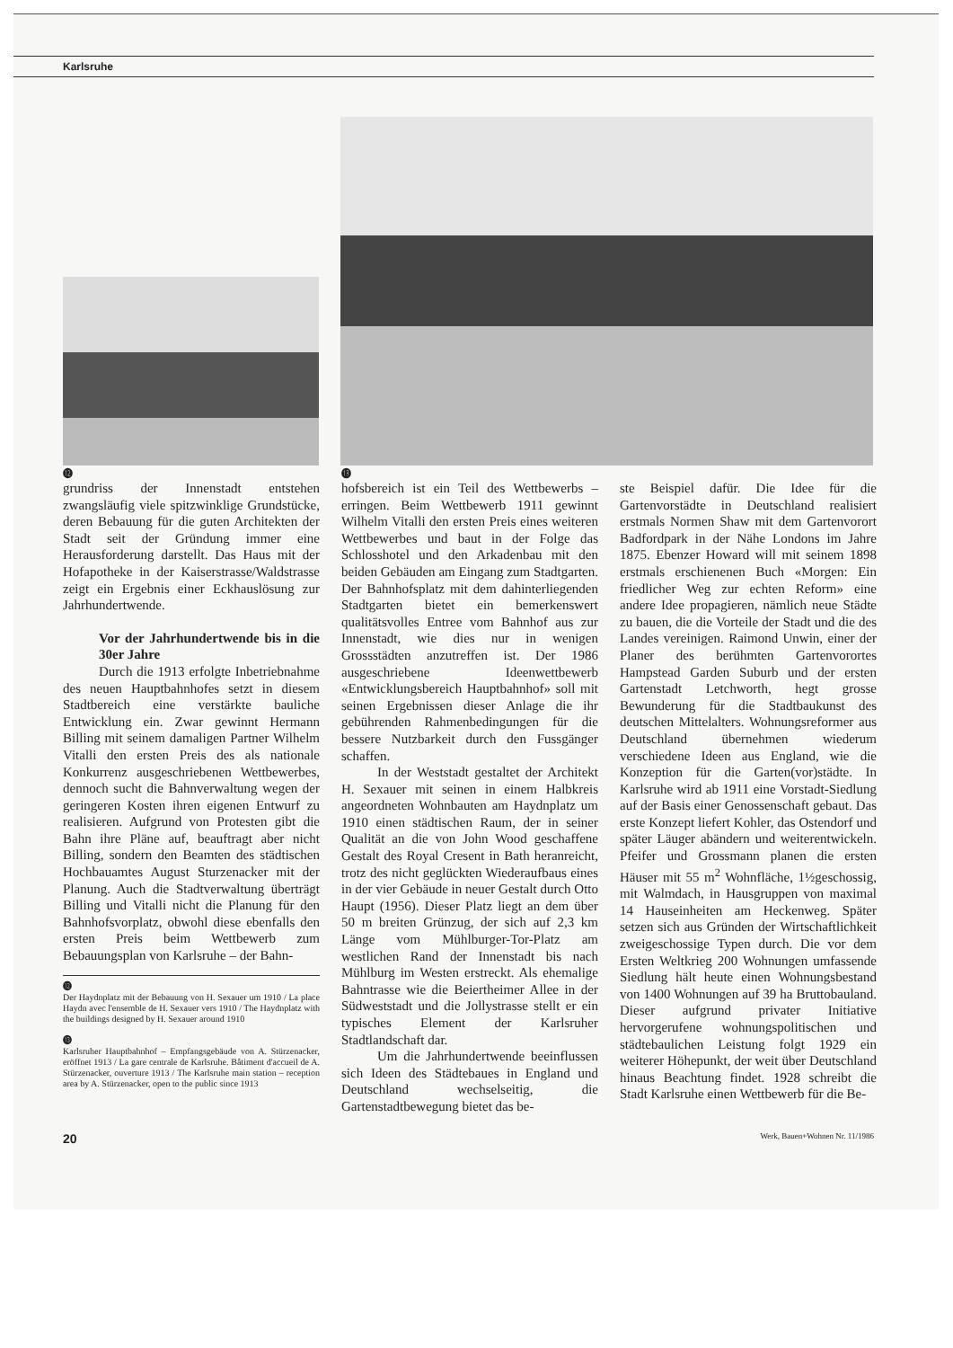Karlsruhe
⓬ ⓭
grundriss der Innenstadt entstehen zwangsläufig viele spitzwinklige Grundstücke, deren Bebauung für die guten Architekten der Stadt seit der Gründung immer eine Herausforderung darstellt. Das Haus mit der Hofapotheke in der Kaiserstrasse/Waldstrasse zeigt ein Ergebnis einer Eckhauslösung zur Jahrhundertwende.
Vor der Jahrhundertwende bis in die 30er Jahre
Durch die 1913 erfolgte Inbetriebnahme des neuen Hauptbahnhofes setzt in diesem Stadtbereich eine verstärkte bauliche Entwicklung ein. Zwar gewinnt Hermann Billing mit seinem damaligen Partner Wilhelm Vitalli den ersten Preis des als nationale Konkurrenz ausgeschriebenen Wettbewerbes, dennoch sucht die Bahnverwaltung wegen der geringeren Kosten ihren eigenen Entwurf zu realisieren. Aufgrund von Protesten gibt die Bahn ihre Pläne auf, beauftragt aber nicht Billing, sondern den Beamten des städtischen Hochbauamtes August Sturzenacker mit der Planung. Auch die Stadtverwaltung überträgt Billing und Vitalli nicht die Planung für den Bahnhofsvorplatz, obwohl diese ebenfalls den ersten Preis beim Wettbewerb zum Bebauungsplan von Karlsruhe – der Bahn-
⓬
Der Haydnplatz mit der Bebauung von H. Sexauer um 1910 / La place Haydn avec l'ensemble de H. Sexauer vers 1910 / The Haydnplatz with the buildings designed by H. Sexauer around 1910
⓭
Karlsruher Hauptbahnhof – Empfangsgebäude von A. Stürzenacker, eröffnet 1913 / La gare centrale de Karlsruhe. Bâtiment d'accueil de A. Stürzenacker, ouverture 1913 / The Karlsruhe main station – reception area by A. Stürzenacker, open to the public since 1913
hofsbereich ist ein Teil des Wettbewerbs – erringen. Beim Wettbewerb 1911 gewinnt Wilhelm Vitalli den ersten Preis eines weiteren Wettbewerbes und baut in der Folge das Schlosshotel und den Arkadenbau mit den beiden Gebäuden am Eingang zum Stadtgarten. Der Bahnhofsplatz mit dem dahinterliegenden Stadtgarten bietet ein bemerkenswert qualitätsvolles Entree vom Bahnhof aus zur Innenstadt, wie dies nur in wenigen Grossstädten anzutreffen ist. Der 1986 ausgeschriebene Ideenwettbewerb «Entwicklungsbereich Hauptbahnhof» soll mit seinen Ergebnissen dieser Anlage die ihr gebührenden Rahmenbedingungen für die bessere Nutzbarkeit durch den Fussgänger schaffen.
In der Weststadt gestaltet der Architekt H. Sexauer mit seinen in einem Halbkreis angeordneten Wohnbauten am Haydnplatz um 1910 einen städtischen Raum, der in seiner Qualität an die von John Wood geschaffene Gestalt des Royal Cresent in Bath heranreicht, trotz des nicht geglückten Wiederaufbaus eines in der vier Gebäude in neuer Gestalt durch Otto Haupt (1956). Dieser Platz liegt an dem über 50 m breiten Grünzug, der sich auf 2,3 km Länge vom Mühlburger-Tor-Platz am westlichen Rand der Innenstadt bis nach Mühlburg im Westen erstreckt. Als ehemalige Bahntrasse wie die Beiertheimer Allee in der Südweststadt und die Jollystrasse stellt er ein typisches Element der Karlsruher Stadtlandschaft dar.
Um die Jahrhundertwende beeinflussen sich Ideen des Städtebaues in England und Deutschland wechselseitig, die Gartenstadtbewegung bietet das be-
ste Beispiel dafür. Die Idee für die Gartenvorstädte in Deutschland realisiert erstmals Normen Shaw mit dem Gartenvorort Badfordpark in der Nähe Londons im Jahre 1875. Ebenzer Howard will mit seinem 1898 erstmals erschienenen Buch «Morgen: Ein friedlicher Weg zur echten Reform» eine andere Idee propagieren, nämlich neue Städte zu bauen, die die Vorteile der Stadt und die des Landes vereinigen. Raimond Unwin, einer der Planer des berühmten Gartenvorortes Hampstead Garden Suburb und der ersten Gartenstadt Letchworth, hegt grosse Bewunderung für die Stadtbaukunst des deutschen Mittelalters. Wohnungsreformer aus Deutschland übernehmen wiederum verschiedene Ideen aus England, wie die Konzeption für die Garten(vor)städte. In Karlsruhe wird ab 1911 eine Vorstadt-Siedlung auf der Basis einer Genossenschaft gebaut. Das erste Konzept liefert Kohler, das Ostendorf und später Läuger abändern und weiterentwickeln. Pfeifer und Grossmann planen die ersten Häuser mit 55 m<sup>2</sup> Wohnfläche, 1½geschossig, mit Walmdach, in Hausgruppen von maximal 14 Hauseinheiten am Heckenweg. Später setzen sich aus Gründen der Wirtschaftlichkeit zweigeschossige Typen durch. Die vor dem Ersten Weltkrieg 200 Wohnungen umfassende Siedlung hält heute einen Wohnungsbestand von 1400 Wohnungen auf 39 ha Bruttobauland. Dieser aufgrund privater Initiative hervorgerufene wohnungspolitischen und städtebaulichen Leistung folgt 1929 ein weiterer Höhepunkt, der weit über Deutschland hinaus Beachtung findet. 1928 schreibt die Stadt Karlsruhe einen Wettbewerb für die Be-
20 Werk, Bauen+Wohnen Nr. 11/1986